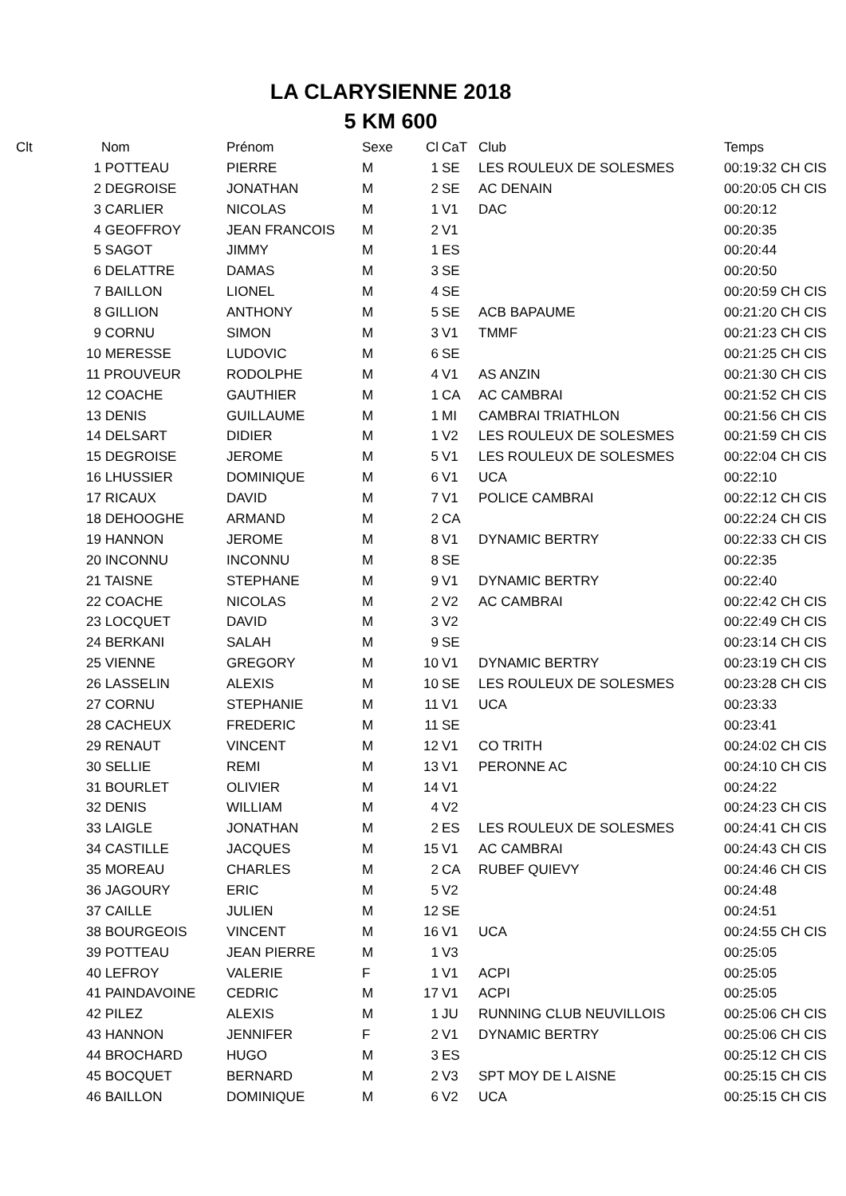LA CLARYSIENNE 2018
5 KM 600
| Clt | Nom | Prénom | Sexe | Cl | CaT | Club | Temps |
| --- | --- | --- | --- | --- | --- | --- | --- |
| | 1 POTTEAU | PIERRE | M | 1 | SE | LES ROULEUX DE SOLESMES | 00:19:32 CH CIS |
| | 2 DEGROISE | JONATHAN | M | 2 | SE | AC DENAIN | 00:20:05 CH CIS |
| | 3 CARLIER | NICOLAS | M | 1 | V1 | DAC | 00:20:12 |
| | 4 GEOFFROY | JEAN FRANCOIS | M | 2 | V1 | | 00:20:35 |
| | 5 SAGOT | JIMMY | M | 1 | ES | | 00:20:44 |
| | 6 DELATTRE | DAMAS | M | 3 | SE | | 00:20:50 |
| | 7 BAILLON | LIONEL | M | 4 | SE | | 00:20:59 CH CIS |
| | 8 GILLION | ANTHONY | M | 5 | SE | ACB BAPAUME | 00:21:20 CH CIS |
| | 9 CORNU | SIMON | M | 3 | V1 | TMMF | 00:21:23 CH CIS |
| | 10 MERESSE | LUDOVIC | M | 6 | SE | | 00:21:25 CH CIS |
| | 11 PROUVEUR | RODOLPHE | M | 4 | V1 | AS ANZIN | 00:21:30 CH CIS |
| | 12 COACHE | GAUTHIER | M | 1 | CA | AC CAMBRAI | 00:21:52 CH CIS |
| | 13 DENIS | GUILLAUME | M | 1 | MI | CAMBRAI TRIATHLON | 00:21:56 CH CIS |
| | 14 DELSART | DIDIER | M | 1 | V2 | LES ROULEUX DE SOLESMES | 00:21:59 CH CIS |
| | 15 DEGROISE | JEROME | M | 5 | V1 | LES ROULEUX DE SOLESMES | 00:22:04 CH CIS |
| | 16 LHUSSIER | DOMINIQUE | M | 6 | V1 | UCA | 00:22:10 |
| | 17 RICAUX | DAVID | M | 7 | V1 | POLICE CAMBRAI | 00:22:12 CH CIS |
| | 18 DEHOOGHE | ARMAND | M | 2 | CA | | 00:22:24 CH CIS |
| | 19 HANNON | JEROME | M | 8 | V1 | DYNAMIC BERTRY | 00:22:33 CH CIS |
| | 20 INCONNU | INCONNU | M | 8 | SE | | 00:22:35 |
| | 21 TAISNE | STEPHANE | M | 9 | V1 | DYNAMIC BERTRY | 00:22:40 |
| | 22 COACHE | NICOLAS | M | 2 | V2 | AC CAMBRAI | 00:22:42 CH CIS |
| | 23 LOCQUET | DAVID | M | 3 | V2 | | 00:22:49 CH CIS |
| | 24 BERKANI | SALAH | M | 9 | SE | | 00:23:14 CH CIS |
| | 25 VIENNE | GREGORY | M | 10 | V1 | DYNAMIC BERTRY | 00:23:19 CH CIS |
| | 26 LASSELIN | ALEXIS | M | 10 | SE | LES ROULEUX DE SOLESMES | 00:23:28 CH CIS |
| | 27 CORNU | STEPHANIE | M | 11 | V1 | UCA | 00:23:33 |
| | 28 CACHEUX | FREDERIC | M | 11 | SE | | 00:23:41 |
| | 29 RENAUT | VINCENT | M | 12 | V1 | CO TRITH | 00:24:02 CH CIS |
| | 30 SELLIE | REMI | M | 13 | V1 | PERONNE AC | 00:24:10 CH CIS |
| | 31 BOURLET | OLIVIER | M | 14 | V1 | | 00:24:22 |
| | 32 DENIS | WILLIAM | M | 4 | V2 | | 00:24:23 CH CIS |
| | 33 LAIGLE | JONATHAN | M | 2 | ES | LES ROULEUX DE SOLESMES | 00:24:41 CH CIS |
| | 34 CASTILLE | JACQUES | M | 15 | V1 | AC CAMBRAI | 00:24:43 CH CIS |
| | 35 MOREAU | CHARLES | M | 2 | CA | RUBEF QUIEVY | 00:24:46 CH CIS |
| | 36 JAGOURY | ERIC | M | 5 | V2 | | 00:24:48 |
| | 37 CAILLE | JULIEN | M | 12 | SE | | 00:24:51 |
| | 38 BOURGEOIS | VINCENT | M | 16 | V1 | UCA | 00:24:55 CH CIS |
| | 39 POTTEAU | JEAN PIERRE | M | 1 | V3 | | 00:25:05 |
| | 40 LEFROY | VALERIE | F | 1 | V1 | ACPI | 00:25:05 |
| | 41 PAINDAVOINE | CEDRIC | M | 17 | V1 | ACPI | 00:25:05 |
| | 42 PILEZ | ALEXIS | M | 1 | JU | RUNNING CLUB NEUVILLOIS | 00:25:06 CH CIS |
| | 43 HANNON | JENNIFER | F | 2 | V1 | DYNAMIC BERTRY | 00:25:06 CH CIS |
| | 44 BROCHARD | HUGO | M | 3 | ES | | 00:25:12 CH CIS |
| | 45 BOCQUET | BERNARD | M | 2 | V3 | SPT MOY DE L AISNE | 00:25:15 CH CIS |
| | 46 BAILLON | DOMINIQUE | M | 6 | V2 | UCA | 00:25:15 CH CIS |